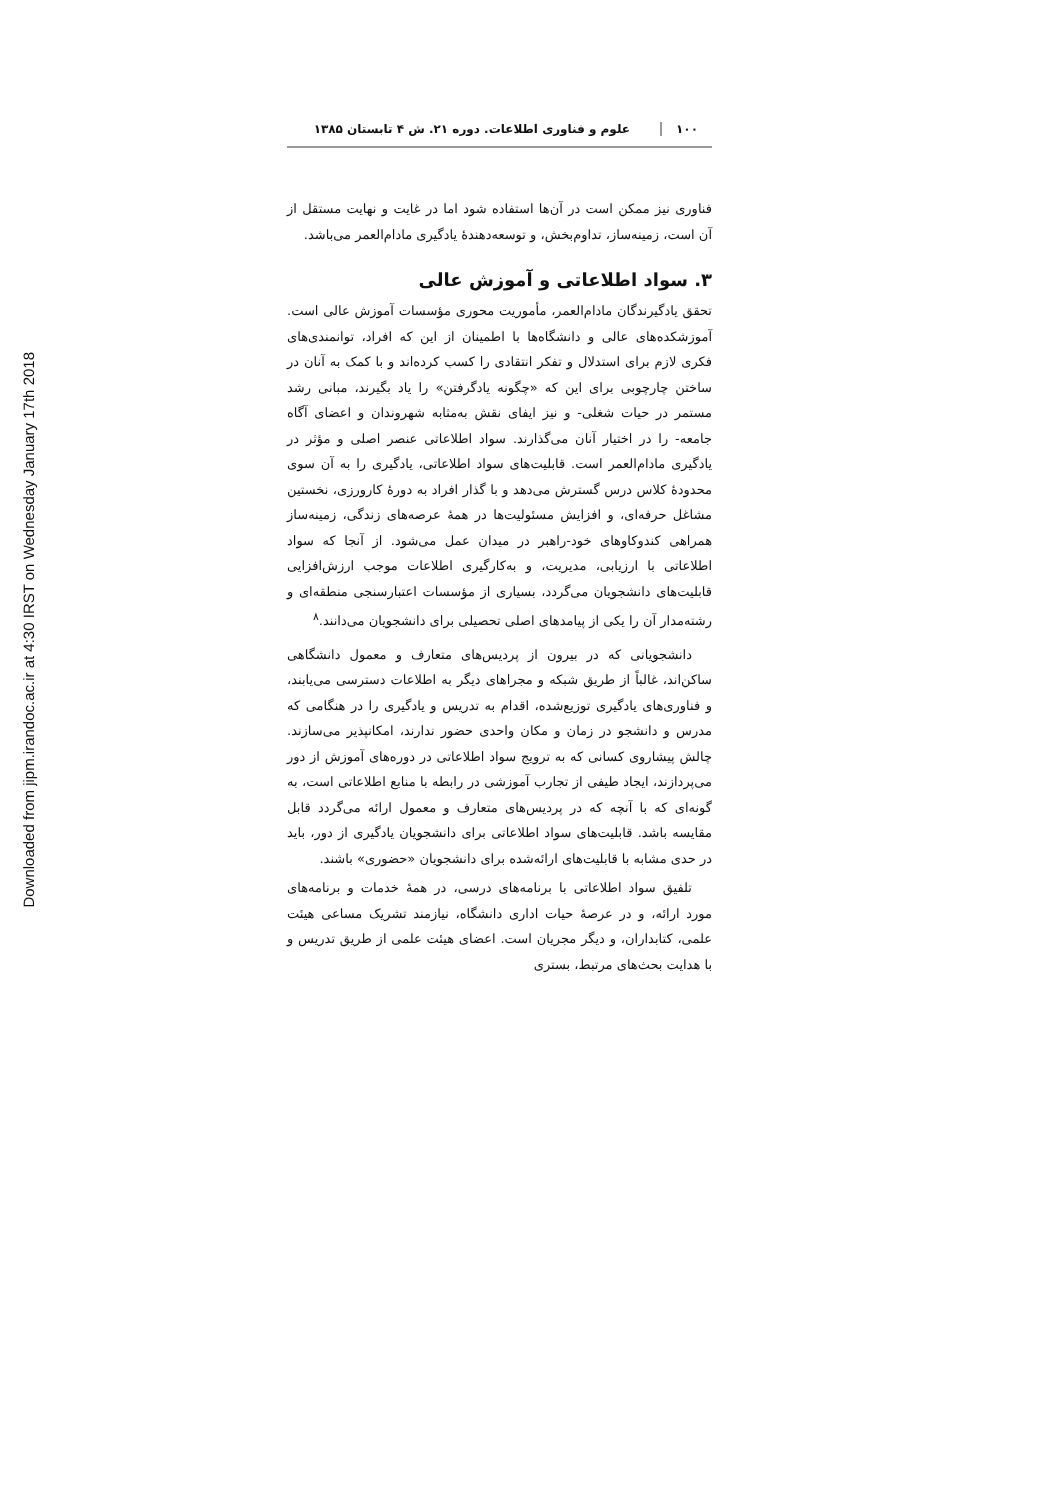Downloaded from jipm.irandoc.ac.ir at 4:30 IRST on Wednesday January 17th 2018
۱۰۰ علوم و فناوری اطلاعات. دوره ۲۱. ش ۴ تابستان ۱۳۸۵
فناوری نیز ممکن است در آن‌ها استفاده شود اما در غایت و نهایت مستقل از آن است، زمینه‌ساز، تداوم‌بخش، و توسعه‌دهندهٔ یادگیری مادام‌العمر می‌باشد.
۳. سواد اطلاعاتی و آموزش عالی
تحقق یادگیرندگان مادام‌العمر، مأموریت محوری مؤسسات آموزش عالی است. آموزشکده‌های عالی و دانشگاه‌ها با اطمینان از این که افراد، توانمندی‌های فکری لازم برای استدلال و تفکر انتقادی را کسب کرده‌اند و با کمک به آنان در ساختن چارچوبی برای این که «چگونه یادگرفتن» را یاد بگیرند، مبانی رشد مستمر در حیات شغلی- و نیز ایفای نقش به‌مثابه شهروندان و اعضای آگاه جامعه- را در اختیار آنان می‌گذارند. سواد اطلاعاتی عنصر اصلی و مؤثر در یادگیری مادام‌العمر است. قابلیت‌های سواد اطلاعاتی، یادگیری را به آن سوی محدودهٔ کلاس درس گسترش می‌دهد و با گذار افراد به دورهٔ کارورزی، نخستین مشاغل حرفه‌ای، و افزایش مسئولیت‌ها در همهٔ عرصه‌های زندگی، زمینه‌ساز همراهی کندوکاوهای خود-راهبر در میدان عمل می‌شود. از آنجا که سواد اطلاعاتی با ارزیابی، مدیریت، و به‌کارگیری اطلاعات موجب ارزش‌افزایی قابلیت‌های دانشجویان می‌گردد، بسیاری از مؤسسات اعتبارسنجی منطقه‌ای و رشته‌مدار آن را یکی از پیامدهای اصلی تحصیلی برای دانشجویان می‌دانند.<sup>۸</sup>
دانشجویانی که در بیرون از پردیس‌های متعارف و معمول دانشگاهی ساکن‌اند، غالباً از طریق شبکه و مجراهای دیگر به اطلاعات دسترسی می‌یابند، و فناوری‌های یادگیری توزیع‌شده، اقدام به تدریس و یادگیری را در هنگامی که مدرس و دانشجو در زمان و مکان واحدی حضور ندارند، امکانپذیر می‌سازند. چالش پیشاروی کسانی که به ترویج سواد اطلاعاتی در دوره‌های آموزش از دور می‌پردازند، ایجاد طیفی از تجارب آموزشی در رابطه با منابع اطلاعاتی است، به گونه‌ای که با آنچه که در پردیس‌های متعارف و معمول ارائه می‌گردد قابل مقایسه باشد. قابلیت‌های سواد اطلاعاتی برای دانشجویان یادگیری از دور، باید در حدی مشابه با قابلیت‌های ارائه‌شده برای دانشجویان «حضوری» باشند.
تلفیق سواد اطلاعاتی با برنامه‌های درسی، در همهٔ خدمات و برنامه‌های مورد ارائه، و در عرصهٔ حیات اداری دانشگاه، نیازمند تشریک مساعی هیئت علمی، کتابداران، و دیگر مجریان است. اعضای هیئت علمی از طریق تدریس و با هدایت بحث‌های مرتبط، بستری